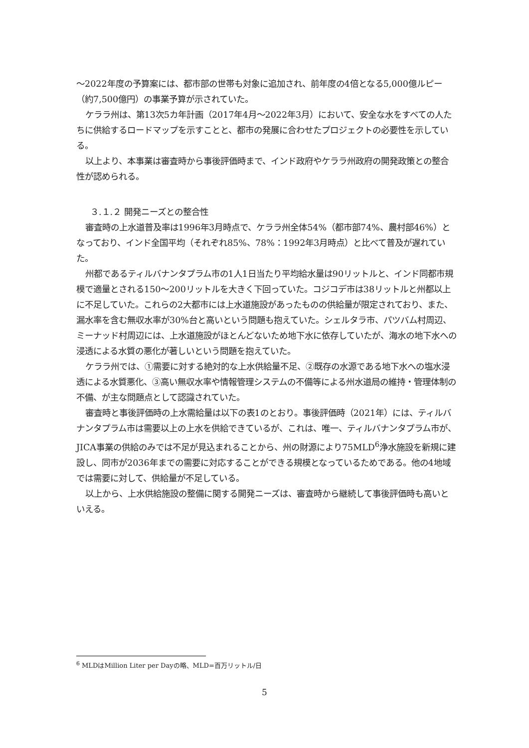～2022年度の予算案には、都市部の世帯も対象に追加され、前年度の4倍となる5,000億ルピー（約7,500億円）の事業予算が示されていた。
ケララ州は、第13次5カ年計画（2017年4月～2022年3月）において、安全な水をすべての人たちに供給するロードマップを示すことと、都市の発展に合わせたプロジェクトの必要性を示している。
以上より、本事業は審査時から事後評価時まで、インド政府やケララ州政府の開発政策との整合性が認められる。
３.１.２ 開発ニーズとの整合性
審査時の上水道普及率は1996年3月時点で、ケララ州全体54%（都市部74%、農村部46%）となっており、インド全国平均（それぞれ85%、78%：1992年3月時点）と比べて普及が遅れていた。
州都であるティルバナンタプラム市の1人1日当たり平均給水量は90リットルと、インド同都市規模で適量とされる150～200リットルを大きく下回っていた。コジコデ市は38リットルと州都以上に不足していた。これらの2大都市には上水道施設があったものの供給量が限定されており、また、漏水率を含む無収水率が30%台と高いという問題も抱えていた。シェルタラ市、パツバム村周辺、ミーナッド村周辺には、上水道施設がほとんどないため地下水に依存していたが、海水の地下水への浸透による水質の悪化が著しいという問題を抱えていた。
ケララ州では、①需要に対する絶対的な上水供給量不足、②既存の水源である地下水への塩水浸透による水質悪化、③高い無収水率や情報管理システムの不備等による州水道局の維持・管理体制の不備、が主な問題点として認識されていた。
審査時と事後評価時の上水需給量は以下の表1のとおり。事後評価時（2021年）には、ティルバナンタプラム市は需要以上の上水を供給できているが、これは、唯一、ティルバナンタプラム市が、JICA事業の供給のみでは不足が見込まれることから、州の財源により75MLD<sup>6</sup>浄水施設を新規に建設し、同市が2036年までの需要に対応することができる規模となっているためである。他の4地域では需要に対して、供給量が不足している。
以上から、上水供給施設の整備に関する開発ニーズは、審査時から継続して事後評価時も高いといえる。
<sup>6</sup> MLDはMillion Liter per Dayの略、MLD=百万リットル/日
5